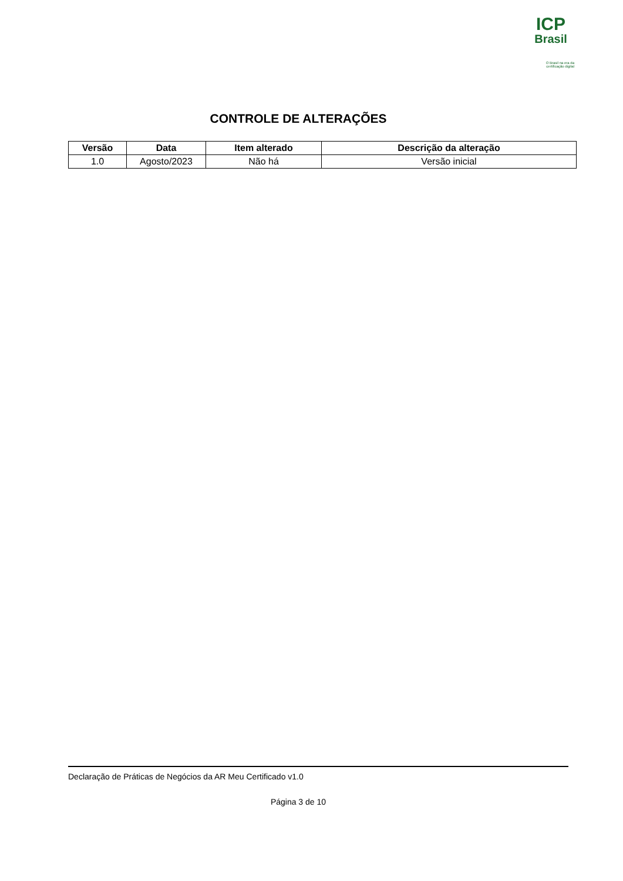ICP
Brasil
O Brasil na era da certificação digital
CONTROLE DE ALTERAÇÕES
| Versão | Data | Item alterado | Descrição da alteração |
| --- | --- | --- | --- |
| 1.0 | Agosto/2023 | Não há | Versão inicial |
Declaração de Práticas de Negócios da AR Meu Certificado v1.0
Página 3 de 10